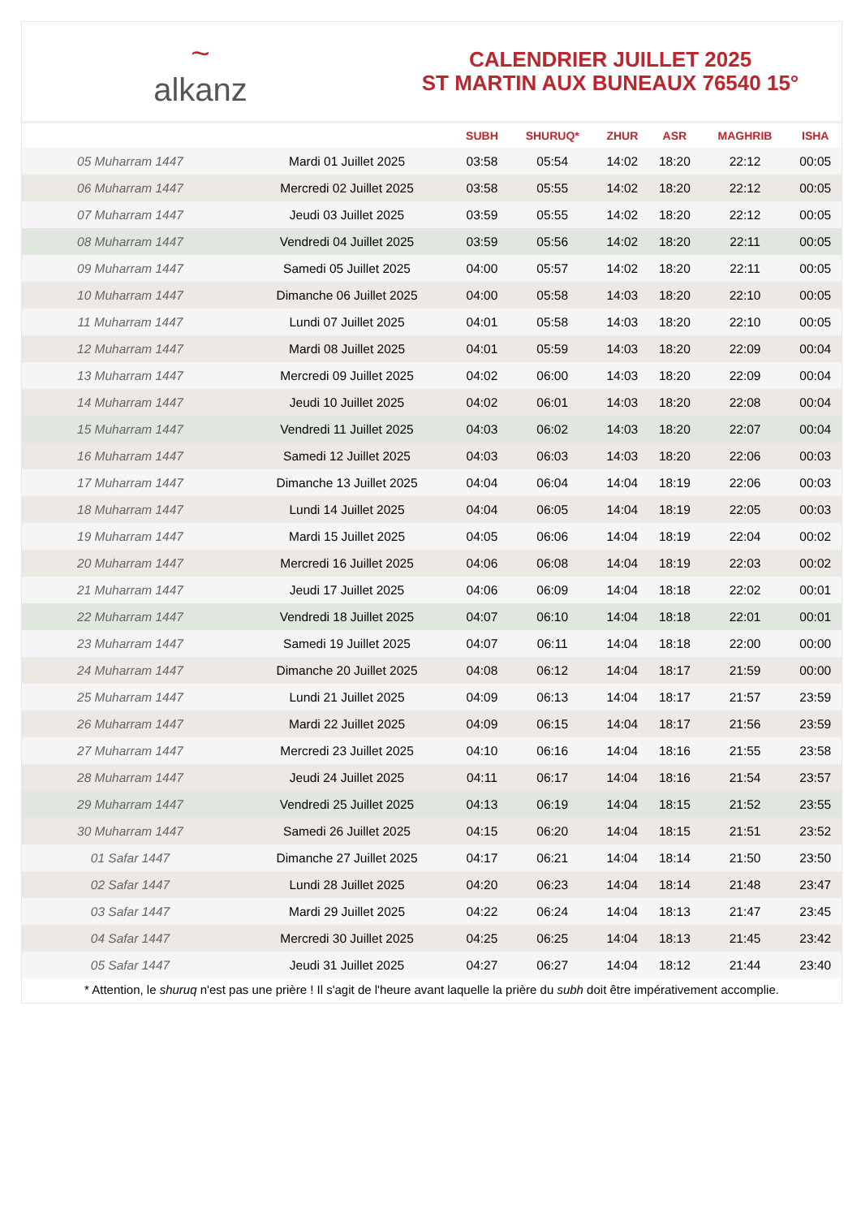~
alkanz
CALENDRIER JUILLET 2025
ST MARTIN AUX BUNEAUX 76540 15°
| | | SUBH | SHURUQ* | ZHUR | ASR | MAGHRIB | ISHA |
| --- | --- | --- | --- | --- | --- | --- | --- |
| 05 Muharram 1447 | Mardi 01 Juillet 2025 | 03:58 | 05:54 | 14:02 | 18:20 | 22:12 | 00:05 |
| 06 Muharram 1447 | Mercredi 02 Juillet 2025 | 03:58 | 05:55 | 14:02 | 18:20 | 22:12 | 00:05 |
| 07 Muharram 1447 | Jeudi 03 Juillet 2025 | 03:59 | 05:55 | 14:02 | 18:20 | 22:12 | 00:05 |
| 08 Muharram 1447 | Vendredi 04 Juillet 2025 | 03:59 | 05:56 | 14:02 | 18:20 | 22:11 | 00:05 |
| 09 Muharram 1447 | Samedi 05 Juillet 2025 | 04:00 | 05:57 | 14:02 | 18:20 | 22:11 | 00:05 |
| 10 Muharram 1447 | Dimanche 06 Juillet 2025 | 04:00 | 05:58 | 14:03 | 18:20 | 22:10 | 00:05 |
| 11 Muharram 1447 | Lundi 07 Juillet 2025 | 04:01 | 05:58 | 14:03 | 18:20 | 22:10 | 00:05 |
| 12 Muharram 1447 | Mardi 08 Juillet 2025 | 04:01 | 05:59 | 14:03 | 18:20 | 22:09 | 00:04 |
| 13 Muharram 1447 | Mercredi 09 Juillet 2025 | 04:02 | 06:00 | 14:03 | 18:20 | 22:09 | 00:04 |
| 14 Muharram 1447 | Jeudi 10 Juillet 2025 | 04:02 | 06:01 | 14:03 | 18:20 | 22:08 | 00:04 |
| 15 Muharram 1447 | Vendredi 11 Juillet 2025 | 04:03 | 06:02 | 14:03 | 18:20 | 22:07 | 00:04 |
| 16 Muharram 1447 | Samedi 12 Juillet 2025 | 04:03 | 06:03 | 14:03 | 18:20 | 22:06 | 00:03 |
| 17 Muharram 1447 | Dimanche 13 Juillet 2025 | 04:04 | 06:04 | 14:04 | 18:19 | 22:06 | 00:03 |
| 18 Muharram 1447 | Lundi 14 Juillet 2025 | 04:04 | 06:05 | 14:04 | 18:19 | 22:05 | 00:03 |
| 19 Muharram 1447 | Mardi 15 Juillet 2025 | 04:05 | 06:06 | 14:04 | 18:19 | 22:04 | 00:02 |
| 20 Muharram 1447 | Mercredi 16 Juillet 2025 | 04:06 | 06:08 | 14:04 | 18:19 | 22:03 | 00:02 |
| 21 Muharram 1447 | Jeudi 17 Juillet 2025 | 04:06 | 06:09 | 14:04 | 18:18 | 22:02 | 00:01 |
| 22 Muharram 1447 | Vendredi 18 Juillet 2025 | 04:07 | 06:10 | 14:04 | 18:18 | 22:01 | 00:01 |
| 23 Muharram 1447 | Samedi 19 Juillet 2025 | 04:07 | 06:11 | 14:04 | 18:18 | 22:00 | 00:00 |
| 24 Muharram 1447 | Dimanche 20 Juillet 2025 | 04:08 | 06:12 | 14:04 | 18:17 | 21:59 | 00:00 |
| 25 Muharram 1447 | Lundi 21 Juillet 2025 | 04:09 | 06:13 | 14:04 | 18:17 | 21:57 | 23:59 |
| 26 Muharram 1447 | Mardi 22 Juillet 2025 | 04:09 | 06:15 | 14:04 | 18:17 | 21:56 | 23:59 |
| 27 Muharram 1447 | Mercredi 23 Juillet 2025 | 04:10 | 06:16 | 14:04 | 18:16 | 21:55 | 23:58 |
| 28 Muharram 1447 | Jeudi 24 Juillet 2025 | 04:11 | 06:17 | 14:04 | 18:16 | 21:54 | 23:57 |
| 29 Muharram 1447 | Vendredi 25 Juillet 2025 | 04:13 | 06:19 | 14:04 | 18:15 | 21:52 | 23:55 |
| 30 Muharram 1447 | Samedi 26 Juillet 2025 | 04:15 | 06:20 | 14:04 | 18:15 | 21:51 | 23:52 |
| 01 Safar 1447 | Dimanche 27 Juillet 2025 | 04:17 | 06:21 | 14:04 | 18:14 | 21:50 | 23:50 |
| 02 Safar 1447 | Lundi 28 Juillet 2025 | 04:20 | 06:23 | 14:04 | 18:14 | 21:48 | 23:47 |
| 03 Safar 1447 | Mardi 29 Juillet 2025 | 04:22 | 06:24 | 14:04 | 18:13 | 21:47 | 23:45 |
| 04 Safar 1447 | Mercredi 30 Juillet 2025 | 04:25 | 06:25 | 14:04 | 18:13 | 21:45 | 23:42 |
| 05 Safar 1447 | Jeudi 31 Juillet 2025 | 04:27 | 06:27 | 14:04 | 18:12 | 21:44 | 23:40 |
* Attention, le shuruq n'est pas une prière ! Il s'agit de l'heure avant laquelle la prière du subh doit être impérativement accomplie.